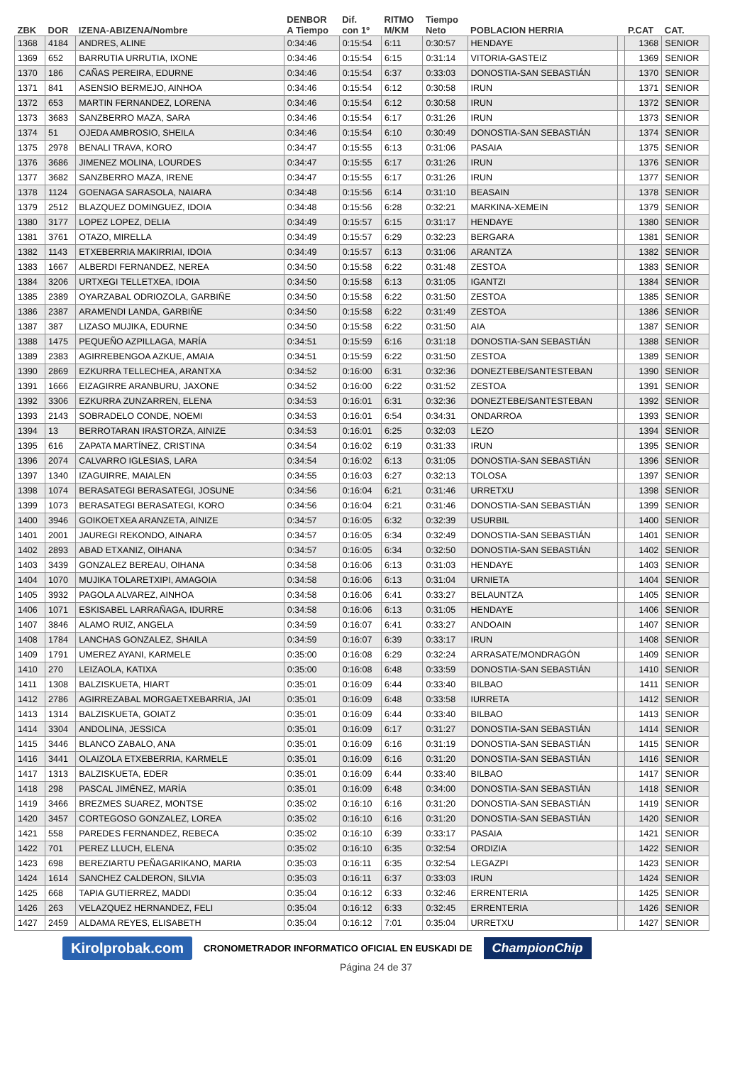| ZBK | DOR | IZENA-ABIZENA/Nombre | DENBOR A Tiempo | Dif. con 1º | RITMO M/KM | Tiempo Neto | POBLACION HERRIA | | P.CAT | CAT. |
| --- | --- | --- | --- | --- | --- | --- | --- | --- | --- | --- |
| 1368 | 4184 | ANDRES, ALINE | 0:34:46 | 0:15:54 | 6:11 | 0:30:57 | HENDAYE | | 1368 | SENIOR |
| 1369 | 652 | BARRUTIA URRUTIA, IXONE | 0:34:46 | 0:15:54 | 6:15 | 0:31:14 | VITORIA-GASTEIZ | | 1369 | SENIOR |
| 1370 | 186 | CAÑAS PEREIRA, EDURNE | 0:34:46 | 0:15:54 | 6:37 | 0:33:03 | DONOSTIA-SAN SEBASTIÁN | | 1370 | SENIOR |
| 1371 | 841 | ASENSIO BERMEJO, AINHOA | 0:34:46 | 0:15:54 | 6:12 | 0:30:58 | IRUN | | 1371 | SENIOR |
| 1372 | 653 | MARTIN FERNANDEZ, LORENA | 0:34:46 | 0:15:54 | 6:12 | 0:30:58 | IRUN | | 1372 | SENIOR |
| 1373 | 3683 | SANZBERRO MAZA, SARA | 0:34:46 | 0:15:54 | 6:17 | 0:31:26 | IRUN | | 1373 | SENIOR |
| 1374 | 51 | OJEDA AMBROSIO, SHEILA | 0:34:46 | 0:15:54 | 6:10 | 0:30:49 | DONOSTIA-SAN SEBASTIÁN | | 1374 | SENIOR |
| 1375 | 2978 | BENALI TRAVA, KORO | 0:34:47 | 0:15:55 | 6:13 | 0:31:06 | PASAIA | | 1375 | SENIOR |
| 1376 | 3686 | JIMENEZ MOLINA, LOURDES | 0:34:47 | 0:15:55 | 6:17 | 0:31:26 | IRUN | | 1376 | SENIOR |
| 1377 | 3682 | SANZBERRO MAZA, IRENE | 0:34:47 | 0:15:55 | 6:17 | 0:31:26 | IRUN | | 1377 | SENIOR |
| 1378 | 1124 | GOENAGA SARASOLA, NAIARA | 0:34:48 | 0:15:56 | 6:14 | 0:31:10 | BEASAIN | | 1378 | SENIOR |
| 1379 | 2512 | BLAZQUEZ DOMINGUEZ, IDOIA | 0:34:48 | 0:15:56 | 6:28 | 0:32:21 | MARKINA-XEMEIN | | 1379 | SENIOR |
| 1380 | 3177 | LOPEZ LOPEZ, DELIA | 0:34:49 | 0:15:57 | 6:15 | 0:31:17 | HENDAYE | | 1380 | SENIOR |
| 1381 | 3761 | OTAZO, MIRELLA | 0:34:49 | 0:15:57 | 6:29 | 0:32:23 | BERGARA | | 1381 | SENIOR |
| 1382 | 1143 | ETXEBERRIA MAKIRRIAI, IDOIA | 0:34:49 | 0:15:57 | 6:13 | 0:31:06 | ARANTZA | | 1382 | SENIOR |
| 1383 | 1667 | ALBERDI FERNANDEZ, NEREA | 0:34:50 | 0:15:58 | 6:22 | 0:31:48 | ZESTOA | | 1383 | SENIOR |
| 1384 | 3206 | URTXEGI TELLETXEA, IDOIA | 0:34:50 | 0:15:58 | 6:13 | 0:31:05 | IGANTZI | | 1384 | SENIOR |
| 1385 | 2389 | OYARZABAL ODRIOZOLA, GARBIÑE | 0:34:50 | 0:15:58 | 6:22 | 0:31:50 | ZESTOA | | 1385 | SENIOR |
| 1386 | 2387 | ARAMENDI LANDA, GARBIÑE | 0:34:50 | 0:15:58 | 6:22 | 0:31:49 | ZESTOA | | 1386 | SENIOR |
| 1387 | 387 | LIZASO MUJIKA, EDURNE | 0:34:50 | 0:15:58 | 6:22 | 0:31:50 | AIA | | 1387 | SENIOR |
| 1388 | 1475 | PEQUEÑO AZPILLAGA, MARÍA | 0:34:51 | 0:15:59 | 6:16 | 0:31:18 | DONOSTIA-SAN SEBASTIÁN | | 1388 | SENIOR |
| 1389 | 2383 | AGIRREBENGOA AZKUE, AMAIA | 0:34:51 | 0:15:59 | 6:22 | 0:31:50 | ZESTOA | | 1389 | SENIOR |
| 1390 | 2869 | EZKURRA TELLECHEA, ARANTXA | 0:34:52 | 0:16:00 | 6:31 | 0:32:36 | DONEZTEBE/SANTESTEBAN | | 1390 | SENIOR |
| 1391 | 1666 | EIZAGIRRE ARANBURU, JAXONE | 0:34:52 | 0:16:00 | 6:22 | 0:31:52 | ZESTOA | | 1391 | SENIOR |
| 1392 | 3306 | EZKURRA ZUNZARREN, ELENA | 0:34:53 | 0:16:01 | 6:31 | 0:32:36 | DONEZTEBE/SANTESTEBAN | | 1392 | SENIOR |
| 1393 | 2143 | SOBRADELO CONDE, NOEMI | 0:34:53 | 0:16:01 | 6:54 | 0:34:31 | ONDARROA | | 1393 | SENIOR |
| 1394 | 13 | BERROTARAN IRASTORZA, AINIZE | 0:34:53 | 0:16:01 | 6:25 | 0:32:03 | LEZO | | 1394 | SENIOR |
| 1395 | 616 | ZAPATA MARTÍNEZ, CRISTINA | 0:34:54 | 0:16:02 | 6:19 | 0:31:33 | IRUN | | 1395 | SENIOR |
| 1396 | 2074 | CALVARRO IGLESIAS, LARA | 0:34:54 | 0:16:02 | 6:13 | 0:31:05 | DONOSTIA-SAN SEBASTIÁN | | 1396 | SENIOR |
| 1397 | 1340 | IZAGUIRRE, MAIALEN | 0:34:55 | 0:16:03 | 6:27 | 0:32:13 | TOLOSA | | 1397 | SENIOR |
| 1398 | 1074 | BERASATEGI BERASATEGI, JOSUNE | 0:34:56 | 0:16:04 | 6:21 | 0:31:46 | URRETXU | | 1398 | SENIOR |
| 1399 | 1073 | BERASATEGI BERASATEGI, KORO | 0:34:56 | 0:16:04 | 6:21 | 0:31:46 | DONOSTIA-SAN SEBASTIÁN | | 1399 | SENIOR |
| 1400 | 3946 | GOIKOETXEA ARANZETA, AINIZE | 0:34:57 | 0:16:05 | 6:32 | 0:32:39 | USURBIL | | 1400 | SENIOR |
| 1401 | 2001 | JAUREGI REKONDO, AINARA | 0:34:57 | 0:16:05 | 6:34 | 0:32:49 | DONOSTIA-SAN SEBASTIÁN | | 1401 | SENIOR |
| 1402 | 2893 | ABAD ETXANIZ, OIHANA | 0:34:57 | 0:16:05 | 6:34 | 0:32:50 | DONOSTIA-SAN SEBASTIÁN | | 1402 | SENIOR |
| 1403 | 3439 | GONZALEZ BEREAU, OIHANA | 0:34:58 | 0:16:06 | 6:13 | 0:31:03 | HENDAYE | | 1403 | SENIOR |
| 1404 | 1070 | MUJIKA TOLARETXIPI, AMAGOIA | 0:34:58 | 0:16:06 | 6:13 | 0:31:04 | URNIETA | | 1404 | SENIOR |
| 1405 | 3932 | PAGOLA ALVAREZ, AINHOA | 0:34:58 | 0:16:06 | 6:41 | 0:33:27 | BELAUNTZA | | 1405 | SENIOR |
| 1406 | 1071 | ESKISABEL LARRAÑAGA, IDURRE | 0:34:58 | 0:16:06 | 6:13 | 0:31:05 | HENDAYE | | 1406 | SENIOR |
| 1407 | 3846 | ALAMO RUIZ, ANGELA | 0:34:59 | 0:16:07 | 6:41 | 0:33:27 | ANDOAIN | | 1407 | SENIOR |
| 1408 | 1784 | LANCHAS GONZALEZ, SHAILA | 0:34:59 | 0:16:07 | 6:39 | 0:33:17 | IRUN | | 1408 | SENIOR |
| 1409 | 1791 | UMEREZ AYANI, KARMELE | 0:35:00 | 0:16:08 | 6:29 | 0:32:24 | ARRASATE/MONDRAGÓN | | 1409 | SENIOR |
| 1410 | 270 | LEIZAOLA, KATIXA | 0:35:00 | 0:16:08 | 6:48 | 0:33:59 | DONOSTIA-SAN SEBASTIÁN | | 1410 | SENIOR |
| 1411 | 1308 | BALZISKUETA, HIART | 0:35:01 | 0:16:09 | 6:44 | 0:33:40 | BILBAO | | 1411 | SENIOR |
| 1412 | 2786 | AGIRREZABAL MORGAETXEBARRIA, JAI | 0:35:01 | 0:16:09 | 6:48 | 0:33:58 | IURRETA | | 1412 | SENIOR |
| 1413 | 1314 | BALZISKUETA, GOIATZ | 0:35:01 | 0:16:09 | 6:44 | 0:33:40 | BILBAO | | 1413 | SENIOR |
| 1414 | 3304 | ANDOLINA, JESSICA | 0:35:01 | 0:16:09 | 6:17 | 0:31:27 | DONOSTIA-SAN SEBASTIÁN | | 1414 | SENIOR |
| 1415 | 3446 | BLANCO ZABALO, ANA | 0:35:01 | 0:16:09 | 6:16 | 0:31:19 | DONOSTIA-SAN SEBASTIÁN | | 1415 | SENIOR |
| 1416 | 3441 | OLAIZOLA ETXEBERRIA, KARMELE | 0:35:01 | 0:16:09 | 6:16 | 0:31:20 | DONOSTIA-SAN SEBASTIÁN | | 1416 | SENIOR |
| 1417 | 1313 | BALZISKUETA, EDER | 0:35:01 | 0:16:09 | 6:44 | 0:33:40 | BILBAO | | 1417 | SENIOR |
| 1418 | 298 | PASCAL JIMÉNEZ, MARÍA | 0:35:01 | 0:16:09 | 6:48 | 0:34:00 | DONOSTIA-SAN SEBASTIÁN | | 1418 | SENIOR |
| 1419 | 3466 | BREZMES SUAREZ, MONTSE | 0:35:02 | 0:16:10 | 6:16 | 0:31:20 | DONOSTIA-SAN SEBASTIÁN | | 1419 | SENIOR |
| 1420 | 3457 | CORTEGOSO GONZALEZ, LOREA | 0:35:02 | 0:16:10 | 6:16 | 0:31:20 | DONOSTIA-SAN SEBASTIÁN | | 1420 | SENIOR |
| 1421 | 558 | PAREDES FERNANDEZ, REBECA | 0:35:02 | 0:16:10 | 6:39 | 0:33:17 | PASAIA | | 1421 | SENIOR |
| 1422 | 701 | PEREZ LLUCH, ELENA | 0:35:02 | 0:16:10 | 6:35 | 0:32:54 | ORDIZIA | | 1422 | SENIOR |
| 1423 | 698 | BEREZIARTU PEÑAGARIKANO, MARIA | 0:35:03 | 0:16:11 | 6:35 | 0:32:54 | LEGAZPI | | 1423 | SENIOR |
| 1424 | 1614 | SANCHEZ CALDERON, SILVIA | 0:35:03 | 0:16:11 | 6:37 | 0:33:03 | IRUN | | 1424 | SENIOR |
| 1425 | 668 | TAPIA GUTIERREZ, MADDI | 0:35:04 | 0:16:12 | 6:33 | 0:32:46 | ERRENTERIA | | 1425 | SENIOR |
| 1426 | 263 | VELAZQUEZ HERNANDEZ, FELI | 0:35:04 | 0:16:12 | 6:33 | 0:32:45 | ERRENTERIA | | 1426 | SENIOR |
| 1427 | 2459 | ALDAMA REYES, ELISABETH | 0:35:04 | 0:16:12 | 7:01 | 0:35:04 | URRETXU | | 1427 | SENIOR |
Kirolprobak.com CRONOMETRADOR INFORMATICO OFICIAL EN EUSKADI DE ChampionChip
Página 24 de 37